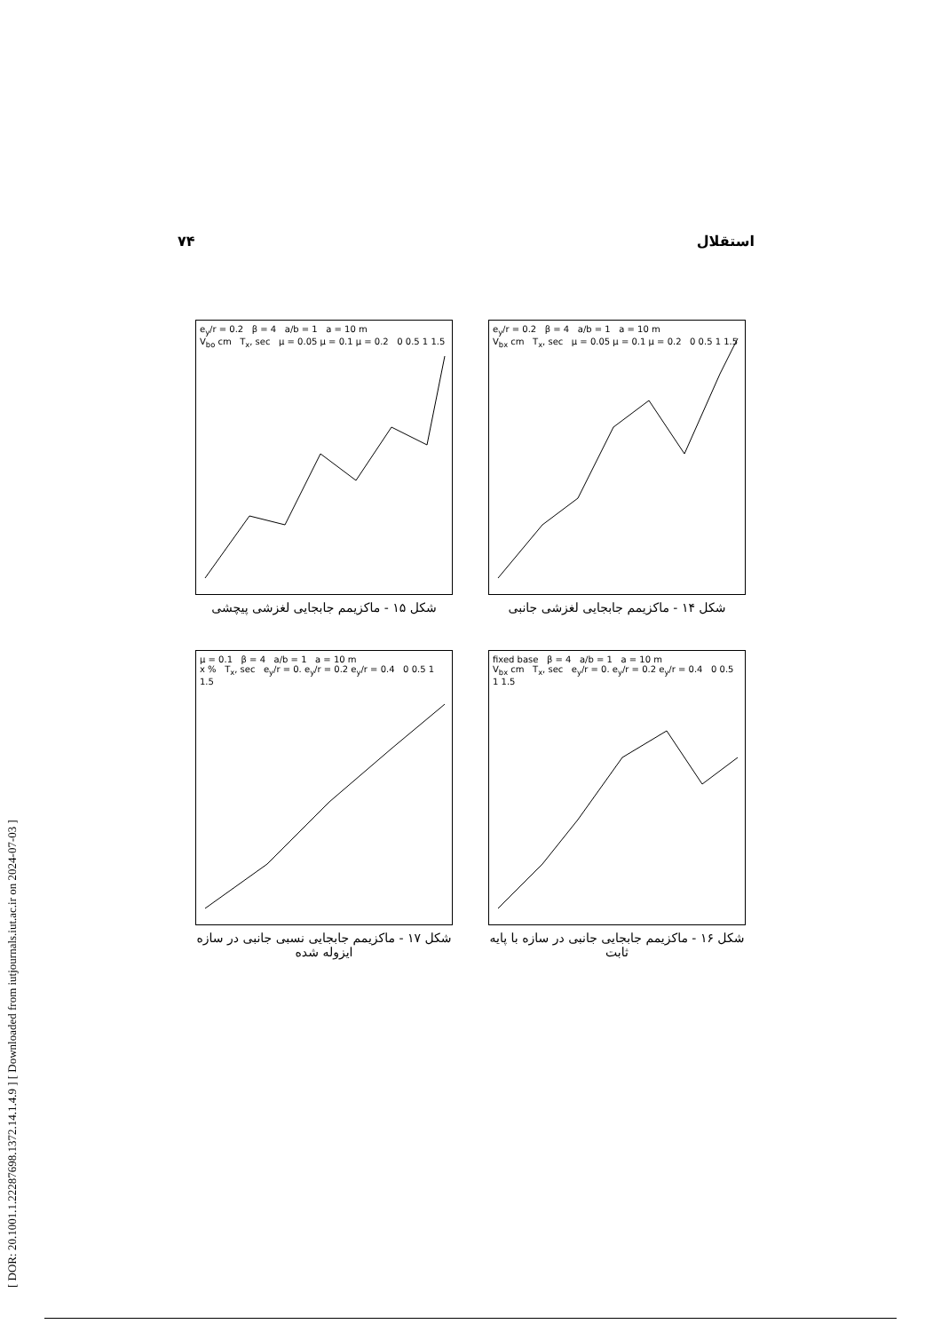۷۴ استقلال
[ DOR: 20.1001.1.22287698.1372.14.1.4.9 ] [ Downloaded from iutjournals.iut.ac.ir on 2024-07-03 ]
e<sub>y</sub>/r = 0.2 β = 4 a/b = 1 a = 10 m
V<sub>bo</sub> cm T<sub>x</sub>, sec μ = 0.05 μ = 0.1 μ = 0.2 0 0.5 1 1.5
شکل ۱۵ - ماکزیمم جابجایی لغزشی پیچشی
e<sub>y</sub>/r = 0.2 β = 4 a/b = 1 a = 10 m
V<sub>bx</sub> cm T<sub>x</sub>, sec μ = 0.05 μ = 0.1 μ = 0.2 0 0.5 1 1.5
شکل ۱۴ - ماکزیمم جابجایی لغزشی جانبی
μ = 0.1 β = 4 a/b = 1 a = 10 m
x % T<sub>x</sub>, sec e<sub>y</sub>/r = 0. e<sub>y</sub>/r = 0.2 e<sub>y</sub>/r = 0.4 0 0.5 1 1.5
شکل ۱۷ - ماکزیمم جابجایی نسبی جانبی در سازه ایزوله شده
fixed base β = 4 a/b = 1 a = 10 m
V<sub>bx</sub> cm T<sub>x</sub>, sec e<sub>y</sub>/r = 0. e<sub>y</sub>/r = 0.2 e<sub>y</sub>/r = 0.4 0 0.5 1 1.5
شکل ۱۶ - ماکزیمم جابجایی جانبی در سازه با پایه ثابت